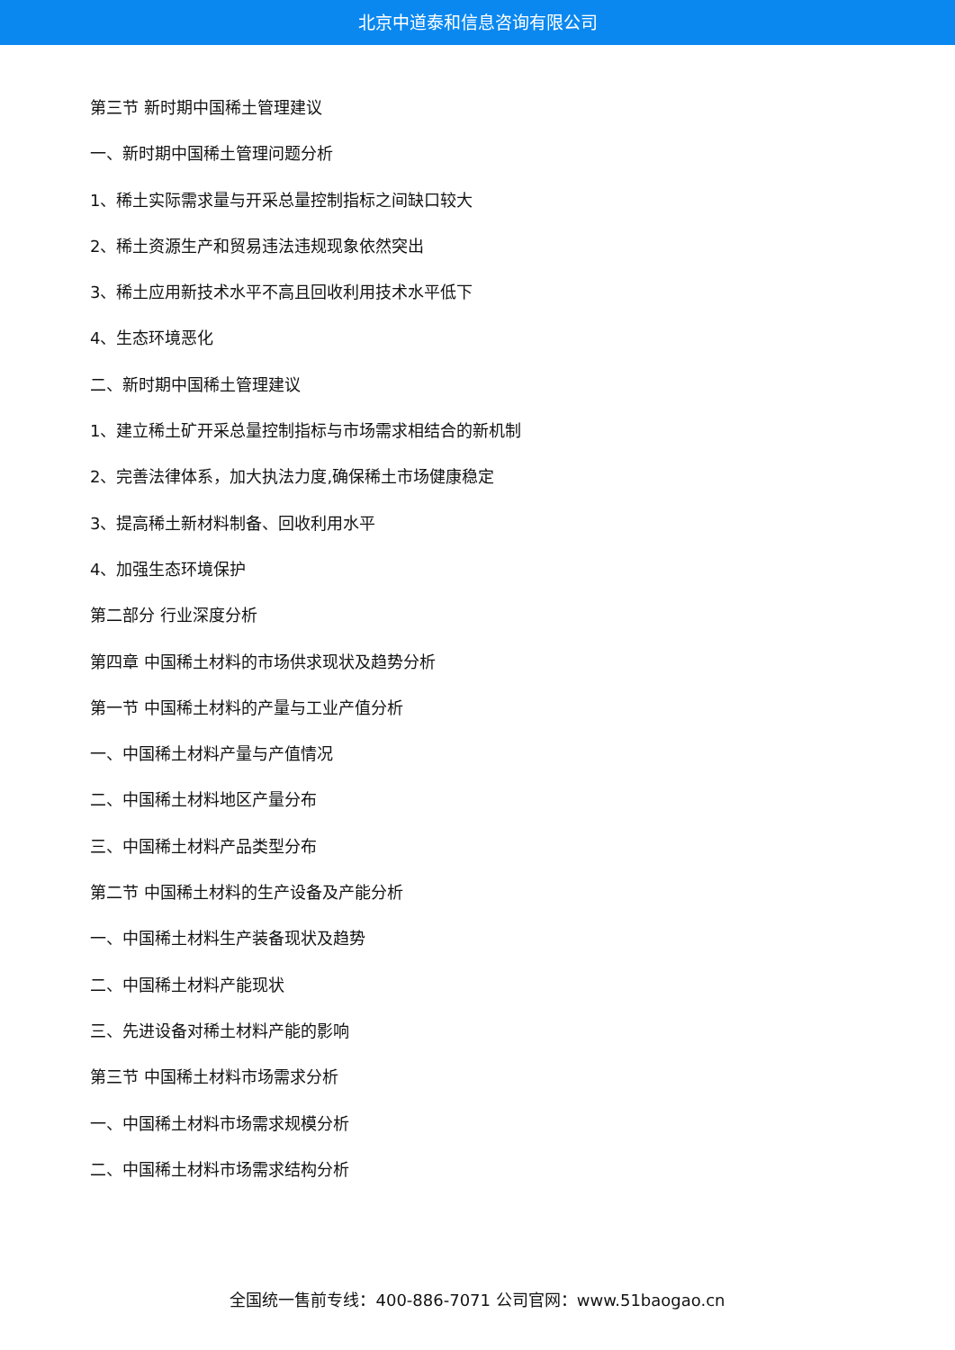北京中道泰和信息咨询有限公司
第三节 新时期中国稀土管理建议
一、新时期中国稀土管理问题分析
1、稀土实际需求量与开采总量控制指标之间缺口较大
2、稀土资源生产和贸易违法违规现象依然突出
3、稀土应用新技术水平不高且回收利用技术水平低下
4、生态环境恶化
二、新时期中国稀土管理建议
1、建立稀土矿开采总量控制指标与市场需求相结合的新机制
2、完善法律体系，加大执法力度,确保稀土市场健康稳定
3、提高稀土新材料制备、回收利用水平
4、加强生态环境保护
第二部分 行业深度分析
第四章 中国稀土材料的市场供求现状及趋势分析
第一节 中国稀土材料的产量与工业产值分析
一、中国稀土材料产量与产值情况
二、中国稀土材料地区产量分布
三、中国稀土材料产品类型分布
第二节 中国稀土材料的生产设备及产能分析
一、中国稀土材料生产装备现状及趋势
二、中国稀土材料产能现状
三、先进设备对稀土材料产能的影响
第三节 中国稀土材料市场需求分析
一、中国稀土材料市场需求规模分析
二、中国稀土材料市场需求结构分析
全国统一售前专线：400-886-7071 公司官网：www.51baogao.cn